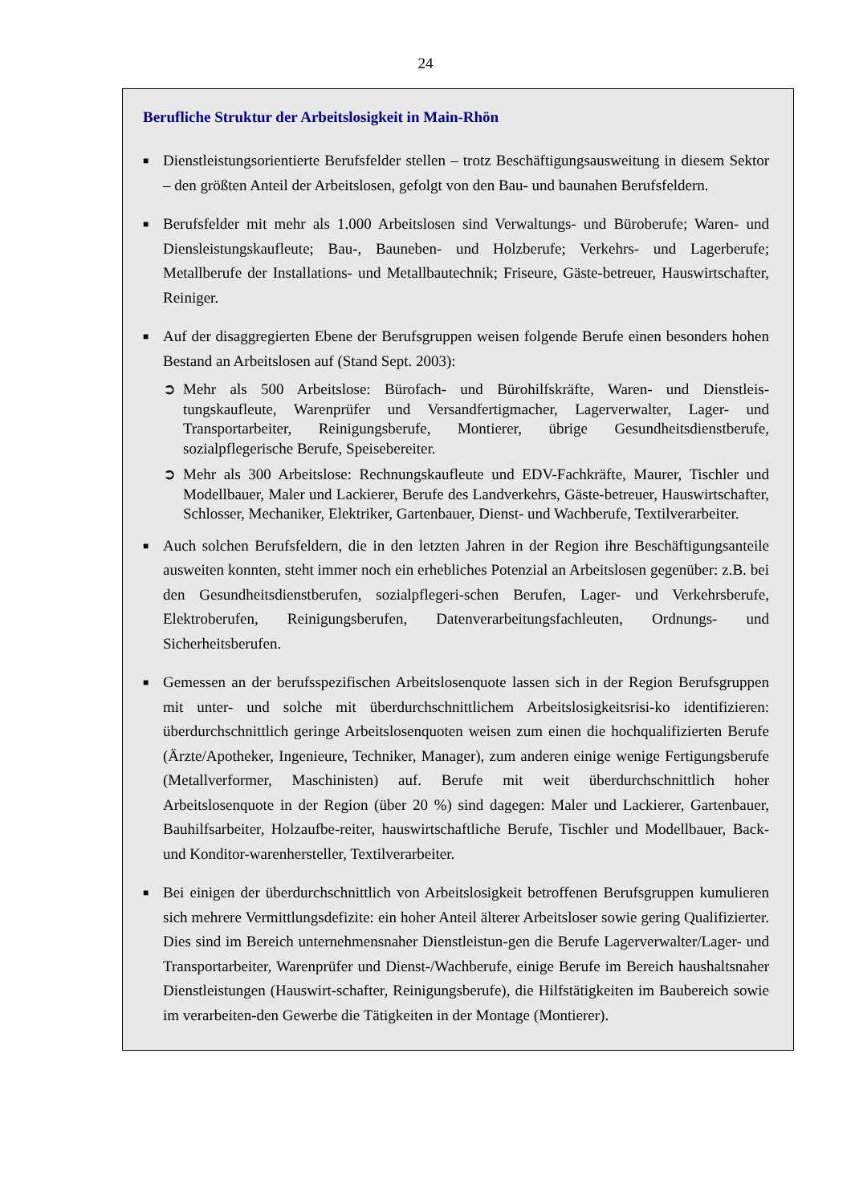24
Berufliche Struktur der Arbeitslosigkeit in Main-Rhön
■ Dienstleistungsorientierte Berufsfelder stellen – trotz Beschäftigungsausweitung in diesem Sektor – den größten Anteil der Arbeitslosen, gefolgt von den Bau- und baunahen Berufsfeldern.
■ Berufsfelder mit mehr als 1.000 Arbeitslosen sind Verwaltungs- und Büroberufe; Waren- und Diensleistungskaufleute; Bau-, Bauneben- und Holzberufe; Verkehrs- und Lagerberufe; Metallberufe der Installations- und Metallbautechnik; Friseure, Gäste-betreuer, Hauswirtschafter, Reiniger.
■ Auf der disaggregierten Ebene der Berufsgruppen weisen folgende Berufe einen besonders hohen Bestand an Arbeitslosen auf (Stand Sept. 2003):
➲ Mehr als 500 Arbeitslose: Bürofach- und Bürohilfskräfte, Waren- und Dienstleis-tungskaufleute, Warenprüfer und Versandfertigmacher, Lagerverwalter, Lager- und Transportarbeiter, Reinigungsberufe, Montierer, übrige Gesundheitsdienstberufe, sozialpflegerische Berufe, Speisebereiter.
➲ Mehr als 300 Arbeitslose: Rechnungskaufleute und EDV-Fachkräfte, Maurer, Tischler und Modellbauer, Maler und Lackierer, Berufe des Landverkehrs, Gäste-betreuer, Hauswirtschafter, Schlosser, Mechaniker, Elektriker, Gartenbauer, Dienst- und Wachberufe, Textilverarbeiter.
■ Auch solchen Berufsfeldern, die in den letzten Jahren in der Region ihre Beschäftigungsanteile ausweiten konnten, steht immer noch ein erhebliches Potenzial an Arbeitslosen gegenüber: z.B. bei den Gesundheitsdienstberufen, sozialpflegeri-schen Berufen, Lager- und Verkehrsberufe, Elektroberufen, Reinigungsberufen, Datenverarbeitungsfachleuten, Ordnungs- und Sicherheitsberufen.
■ Gemessen an der berufsspezifischen Arbeitslosenquote lassen sich in der Region Berufsgruppen mit unter- und solche mit überdurchschnittlichem Arbeitslosigkeitsrisi-ko identifizieren: überdurchschnittlich geringe Arbeitslosenquoten weisen zum einen die hochqualifizierten Berufe (Ärzte/Apotheker, Ingenieure, Techniker, Manager), zum anderen einige wenige Fertigungsberufe (Metallverformer, Maschinisten) auf. Berufe mit weit überdurchschnittlich hoher Arbeitslosenquote in der Region (über 20 %) sind dagegen: Maler und Lackierer, Gartenbauer, Bauhilfsarbeiter, Holzaufbe-reiter, hauswirtschaftliche Berufe, Tischler und Modellbauer, Back- und Konditor-warenhersteller, Textilverarbeiter.
■ Bei einigen der überdurchschnittlich von Arbeitslosigkeit betroffenen Berufsgruppen kumulieren sich mehrere Vermittlungsdefizite: ein hoher Anteil älterer Arbeitsloser sowie gering Qualifizierter. Dies sind im Bereich unternehmensnaher Dienstleistun-gen die Berufe Lagerverwalter/Lager- und Transportarbeiter, Warenprüfer und Dienst-/Wachberufe, einige Berufe im Bereich haushaltsnaher Dienstleistungen (Hauswirt-schafter, Reinigungsberufe), die Hilfstätigkeiten im Baubereich sowie im verarbeiten-den Gewerbe die Tätigkeiten in der Montage (Montierer).